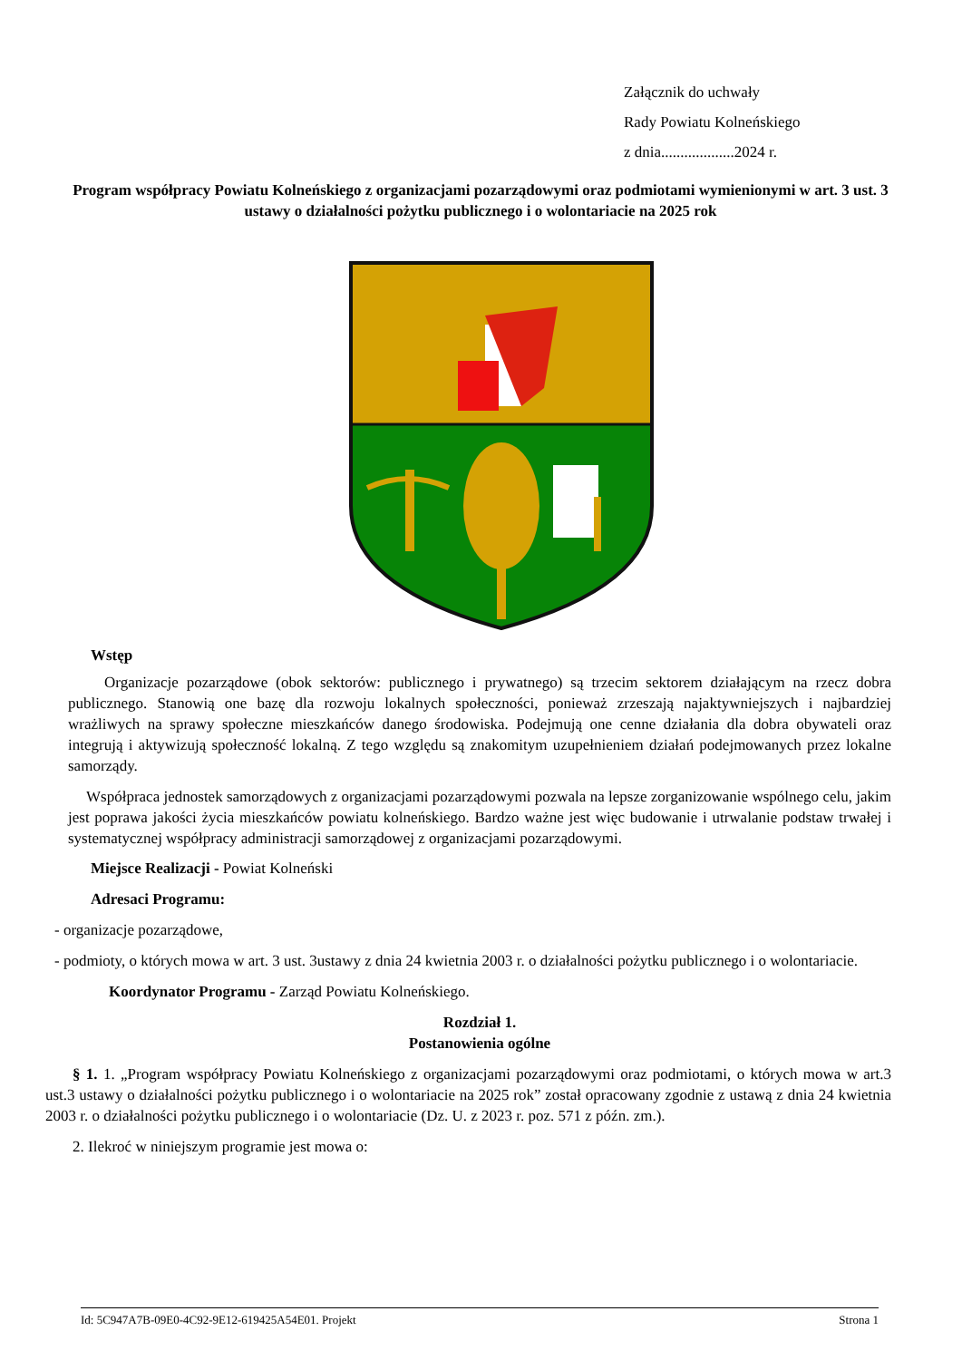Załącznik do uchwały
Rady Powiatu Kolneńskiego
z dnia...................2024 r.
Program współpracy Powiatu Kolneńskiego z organizacjami pozarządowymi oraz podmiotami wymienionymi w art. 3 ust. 3 ustawy o działalności pożytku publicznego i o wolontariacie na 2025 rok
Wstęp
Organizacje pozarządowe (obok sektorów: publicznego i prywatnego) są trzecim sektorem działającym na rzecz dobra publicznego. Stanowią one bazę dla rozwoju lokalnych społeczności, ponieważ zrzeszają najaktywniejszych i najbardziej wrażliwych na sprawy społeczne mieszkańców danego środowiska. Podejmują one cenne działania dla dobra obywateli oraz integrują i aktywizują społeczność lokalną. Z tego względu są znakomitym uzupełnieniem działań podejmowanych przez lokalne samorządy.
Współpraca jednostek samorządowych z organizacjami pozarządowymi pozwala na lepsze zorganizowanie wspólnego celu, jakim jest poprawa jakości życia mieszkańców powiatu kolneńskiego. Bardzo ważne jest więc budowanie i utrwalanie podstaw trwałej i systematycznej współpracy administracji samorządowej z organizacjami pozarządowymi.
Miejsce Realizacji - Powiat Kolneński
Adresaci Programu:
- organizacje pozarządowe,
- podmioty, o których mowa w art. 3 ust. 3ustawy z dnia 24 kwietnia 2003 r. o działalności pożytku publicznego i o wolontariacie.
Koordynator Programu - Zarząd Powiatu Kolneńskiego.
Rozdział 1.
Postanowienia ogólne
§ 1. 1. „Program współpracy Powiatu Kolneńskiego z organizacjami pozarządowymi oraz podmiotami, o których mowa w art.3 ust.3 ustawy o działalności pożytku publicznego i o wolontariacie na 2025 rok” został opracowany zgodnie z ustawą z dnia 24 kwietnia 2003 r. o działalności pożytku publicznego i o wolontariacie (Dz. U. z 2023 r. poz. 571 z późn. zm.).
2. Ilekroć w niniejszym programie jest mowa o:
Id: 5C947A7B-09E0-4C92-9E12-619425A54E01. Projekt Strona 1